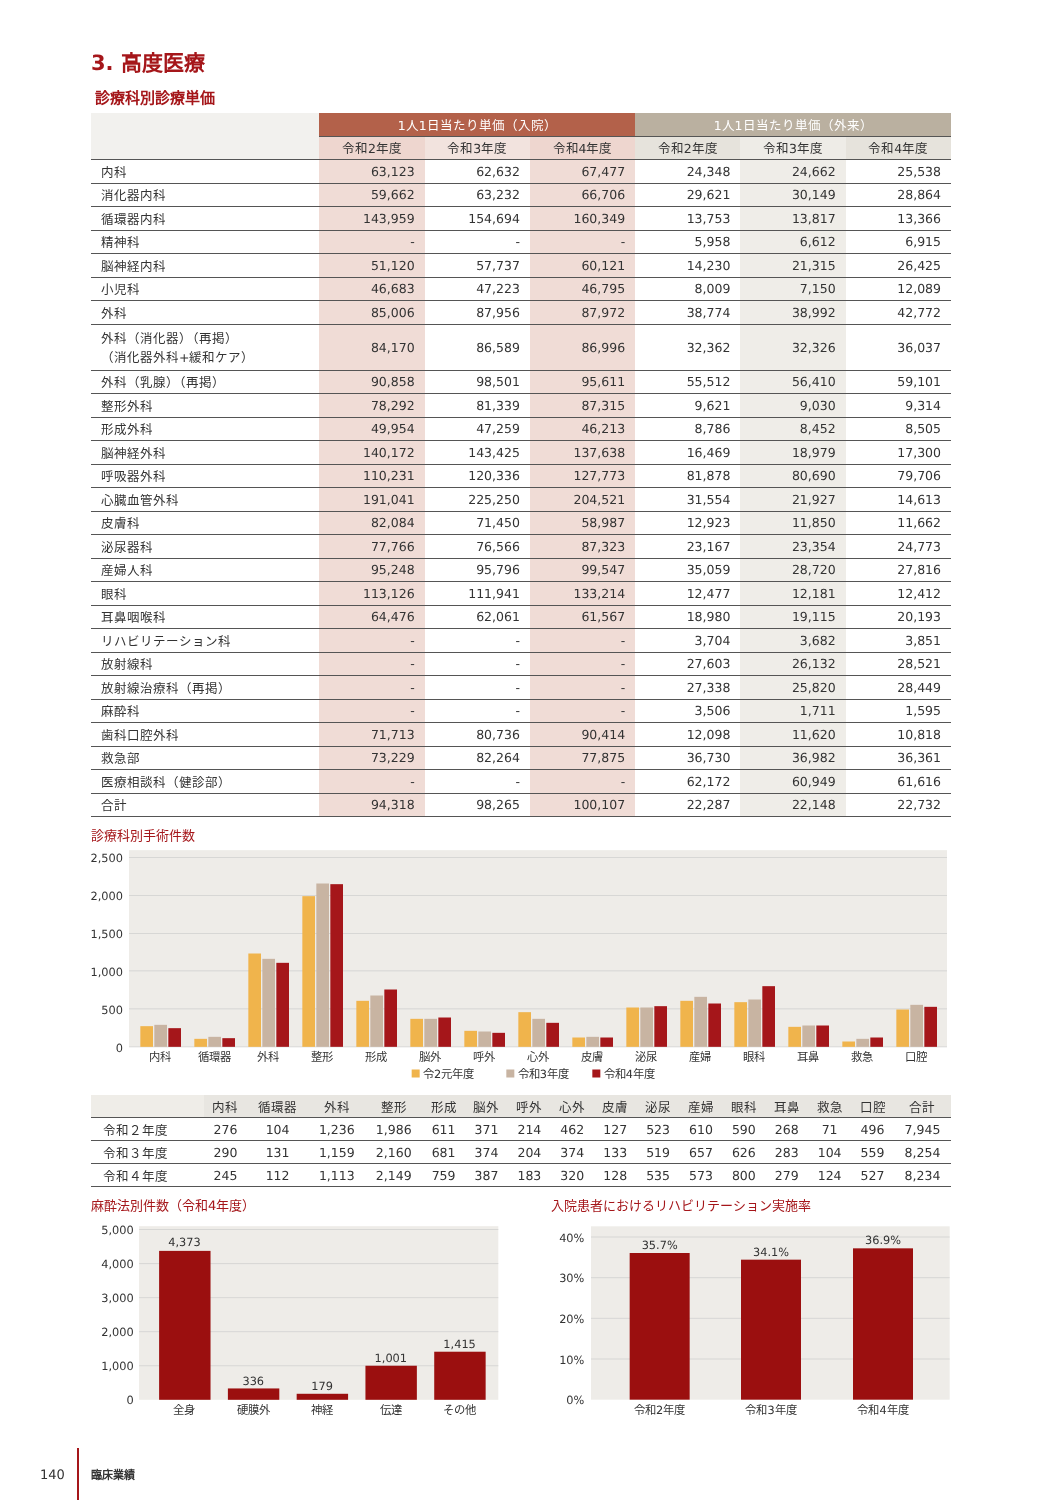3. 高度医療
診療科別診療単価
| | 1人1日当たり単価（入院） | | | 1人1日当たり単価（外来） | | |
| --- | --- | --- | --- | --- | --- | --- |
| | 令和2年度 | 令和3年度 | 令和4年度 | 令和2年度 | 令和3年度 | 令和4年度 |
| 内科 | 63,123 | 62,632 | 67,477 | 24,348 | 24,662 | 25,538 |
| 消化器内科 | 59,662 | 63,232 | 66,706 | 29,621 | 30,149 | 28,864 |
| 循環器内科 | 143,959 | 154,694 | 160,349 | 13,753 | 13,817 | 13,366 |
| 精神科 | - | - | - | 5,958 | 6,612 | 6,915 |
| 脳神経内科 | 51,120 | 57,737 | 60,121 | 14,230 | 21,315 | 26,425 |
| 小児科 | 46,683 | 47,223 | 46,795 | 8,009 | 7,150 | 12,089 |
| 外科 | 85,006 | 87,956 | 87,972 | 38,774 | 38,992 | 42,772 |
| 外科（消化器）（再掲） （消化器外科+緩和ケア） | 84,170 | 86,589 | 86,996 | 32,362 | 32,326 | 36,037 |
| 外科（乳腺）（再掲） | 90,858 | 98,501 | 95,611 | 55,512 | 56,410 | 59,101 |
| 整形外科 | 78,292 | 81,339 | 87,315 | 9,621 | 9,030 | 9,314 |
| 形成外科 | 49,954 | 47,259 | 46,213 | 8,786 | 8,452 | 8,505 |
| 脳神経外科 | 140,172 | 143,425 | 137,638 | 16,469 | 18,979 | 17,300 |
| 呼吸器外科 | 110,231 | 120,336 | 127,773 | 81,878 | 80,690 | 79,706 |
| 心臓血管外科 | 191,041 | 225,250 | 204,521 | 31,554 | 21,927 | 14,613 |
| 皮膚科 | 82,084 | 71,450 | 58,987 | 12,923 | 11,850 | 11,662 |
| 泌尿器科 | 77,766 | 76,566 | 87,323 | 23,167 | 23,354 | 24,773 |
| 産婦人科 | 95,248 | 95,796 | 99,547 | 35,059 | 28,720 | 27,816 |
| 眼科 | 113,126 | 111,941 | 133,214 | 12,477 | 12,181 | 12,412 |
| 耳鼻咽喉科 | 64,476 | 62,061 | 61,567 | 18,980 | 19,115 | 20,193 |
| リハビリテーション科 | - | - | - | 3,704 | 3,682 | 3,851 |
| 放射線科 | - | - | - | 27,603 | 26,132 | 28,521 |
| 放射線治療科（再掲） | - | - | - | 27,338 | 25,820 | 28,449 |
| 麻酔科 | - | - | - | 3,506 | 1,711 | 1,595 |
| 歯科口腔外科 | 71,713 | 80,736 | 90,414 | 12,098 | 11,620 | 10,818 |
| 救急部 | 73,229 | 82,264 | 77,875 | 36,730 | 36,982 | 36,361 |
| 医療相談科（健診部） | - | - | - | 62,172 | 60,949 | 61,616 |
| 合計 | 94,318 | 98,265 | 100,107 | 22,287 | 22,148 | 22,732 |
診療科別手術件数
2,500
2,000
1,500
1,000
500
0
内科
循環器
外科
整形
形成
脳外
呼外
心外
皮膚
泌尿
産婦
眼科
耳鼻
救急
口腔
令2元年度
令和3年度
令和4年度
| | 内科 | 循環器 | 外科 | 整形 | 形成 | 脳外 | 呼外 | 心外 | 皮膚 | 泌尿 | 産婦 | 眼科 | 耳鼻 | 救急 | 口腔 | 合計 |
| --- | --- | --- | --- | --- | --- | --- | --- | --- | --- | --- | --- | --- | --- | --- | --- | --- |
| 令和２年度 | 276 | 104 | 1,236 | 1,986 | 611 | 371 | 214 | 462 | 127 | 523 | 610 | 590 | 268 | 71 | 496 | 7,945 |
| 令和３年度 | 290 | 131 | 1,159 | 2,160 | 681 | 374 | 204 | 374 | 133 | 519 | 657 | 626 | 283 | 104 | 559 | 8,254 |
| 令和４年度 | 245 | 112 | 1,113 | 2,149 | 759 | 387 | 183 | 320 | 128 | 535 | 573 | 800 | 279 | 124 | 527 | 8,234 |
麻酔法別件数（令和4年度）
5,000
4,000
3,000
2,000
1,000
0
4,373
336
179
1,001
1,415
全身
硬膜外
神経
伝達
その他
入院患者におけるリハビリテーション実施率
40%
30%
20%
10%
0%
35.7%
34.1%
36.9%
令和2年度
令和3年度
令和4年度
140 臨床業績